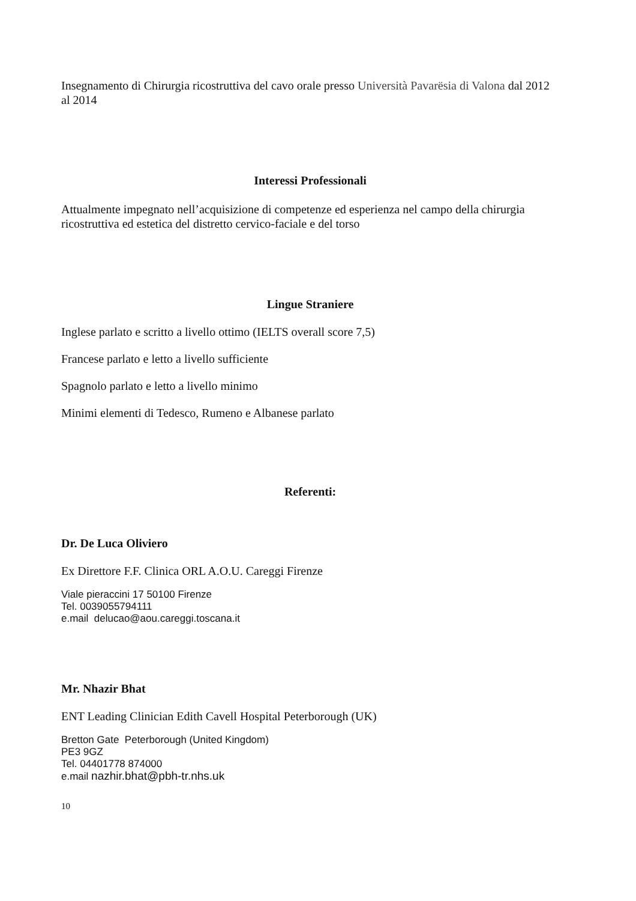Insegnamento di Chirurgia ricostruttiva del cavo orale presso Università Pavarësia di Valona dal 2012 al 2014
Interessi Professionali
Attualmente impegnato nell’acquisizione di competenze ed esperienza nel campo della chirurgia ricostruttiva ed estetica del distretto cervico-faciale e del torso
Lingue Straniere
Inglese parlato e scritto a livello ottimo (IELTS overall score 7,5)
Francese parlato e letto a livello sufficiente
Spagnolo parlato e letto a livello minimo
Minimi elementi di Tedesco, Rumeno e Albanese parlato
Referenti:
Dr. De Luca Oliviero
Ex Direttore F.F. Clinica ORL A.O.U. Careggi Firenze
Viale pieraccini 17 50100 Firenze
Tel. 0039055794111
e.mail delucao@aou.careggi.toscana.it
Mr. Nhazir Bhat
ENT Leading Clinician Edith Cavell Hospital Peterborough (UK)
Bretton Gate Peterborough (United Kingdom)
PE3 9GZ
Tel. 04401778 874000
e.mail nazhir.bhat@pbh-tr.nhs.uk
10